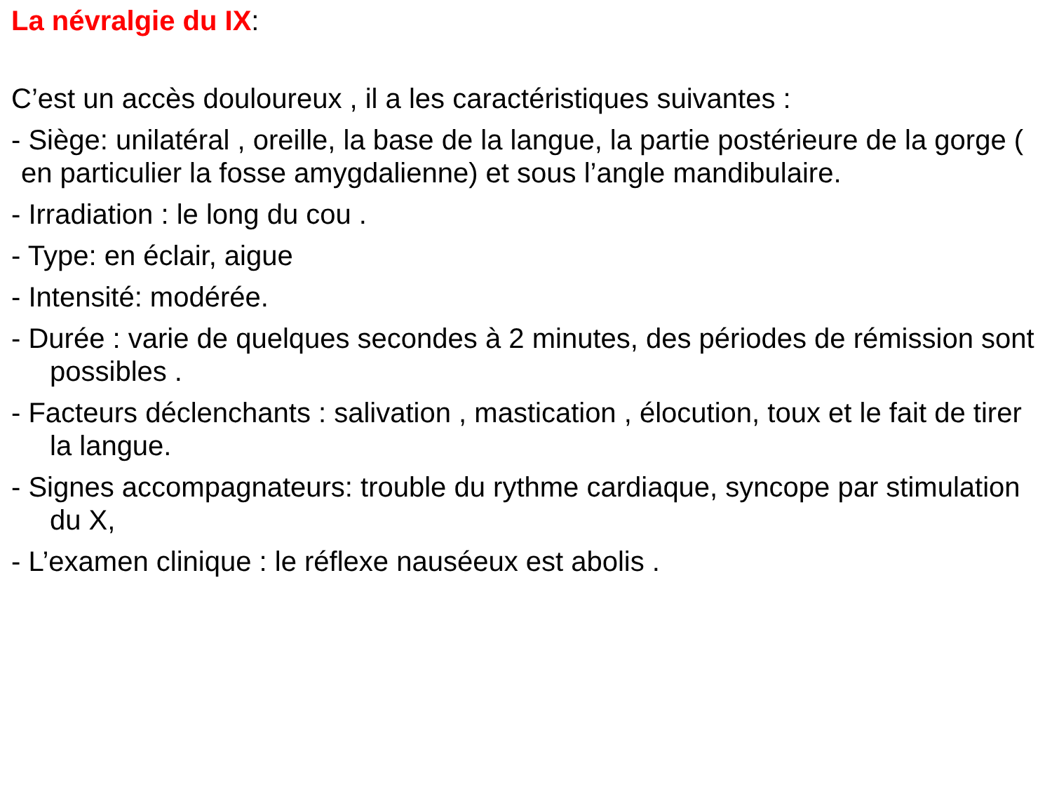La névralgie du IX:
C’est un accès douloureux , il a les caractéristiques suivantes :
- Siège: unilatéral , oreille, la base de la langue, la partie postérieure de la gorge ( en particulier la fosse amygdalienne) et sous l’angle mandibulaire.
- Irradiation : le long du cou .
- Type: en éclair, aigue
- Intensité: modérée.
- Durée : varie de quelques secondes à 2 minutes, des périodes de rémission sont possibles .
- Facteurs déclenchants : salivation , mastication , élocution, toux et le fait de tirer la langue.
- Signes accompagnateurs: trouble du rythme cardiaque, syncope par stimulation du X,
- L’examen clinique : le réflexe nauséeux est abolis .